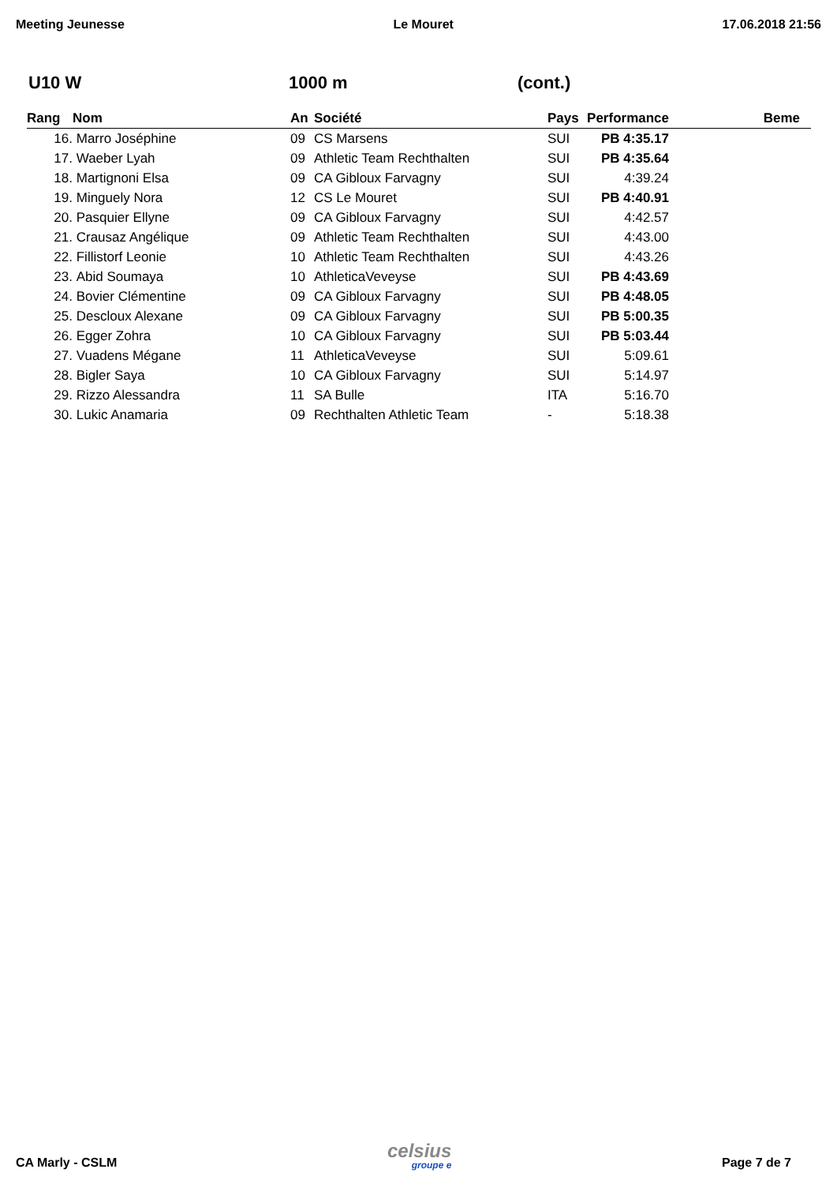Meeting Jeunesse Le Mouret 17.06.2018 21:56
U10 W 1000 m (cont.)
| Rang | Nom | An | Société | Pays | Performance | Beme |
| --- | --- | --- | --- | --- | --- | --- |
| 16. | Marro Joséphine | 09 | CS Marsens | SUI | PB 4:35.17 | |
| 17. | Waeber Lyah | 09 | Athletic Team Rechthalten | SUI | PB 4:35.64 | |
| 18. | Martignoni Elsa | 09 | CA Gibloux Farvagny | SUI | 4:39.24 | |
| 19. | Minguely Nora | 12 | CS Le Mouret | SUI | PB 4:40.91 | |
| 20. | Pasquier Ellyne | 09 | CA Gibloux Farvagny | SUI | 4:42.57 | |
| 21. | Crausaz Angélique | 09 | Athletic Team Rechthalten | SUI | 4:43.00 | |
| 22. | Fillistorf Leonie | 10 | Athletic Team Rechthalten | SUI | 4:43.26 | |
| 23. | Abid Soumaya | 10 | AthleticaVeveyse | SUI | PB 4:43.69 | |
| 24. | Bovier Clémentine | 09 | CA Gibloux Farvagny | SUI | PB 4:48.05 | |
| 25. | Descloux Alexane | 09 | CA Gibloux Farvagny | SUI | PB 5:00.35 | |
| 26. | Egger Zohra | 10 | CA Gibloux Farvagny | SUI | PB 5:03.44 | |
| 27. | Vuadens Mégane | 11 | AthleticaVeveyse | SUI | 5:09.61 | |
| 28. | Bigler Saya | 10 | CA Gibloux Farvagny | SUI | 5:14.97 | |
| 29. | Rizzo Alessandra | 11 | SA Bulle | ITA | 5:16.70 | |
| 30. | Lukic Anamaria | 09 | Rechthalten Athletic Team | - | 5:18.38 | |
CA Marly - CSLM
celsius
groupe e
Page 7 de 7